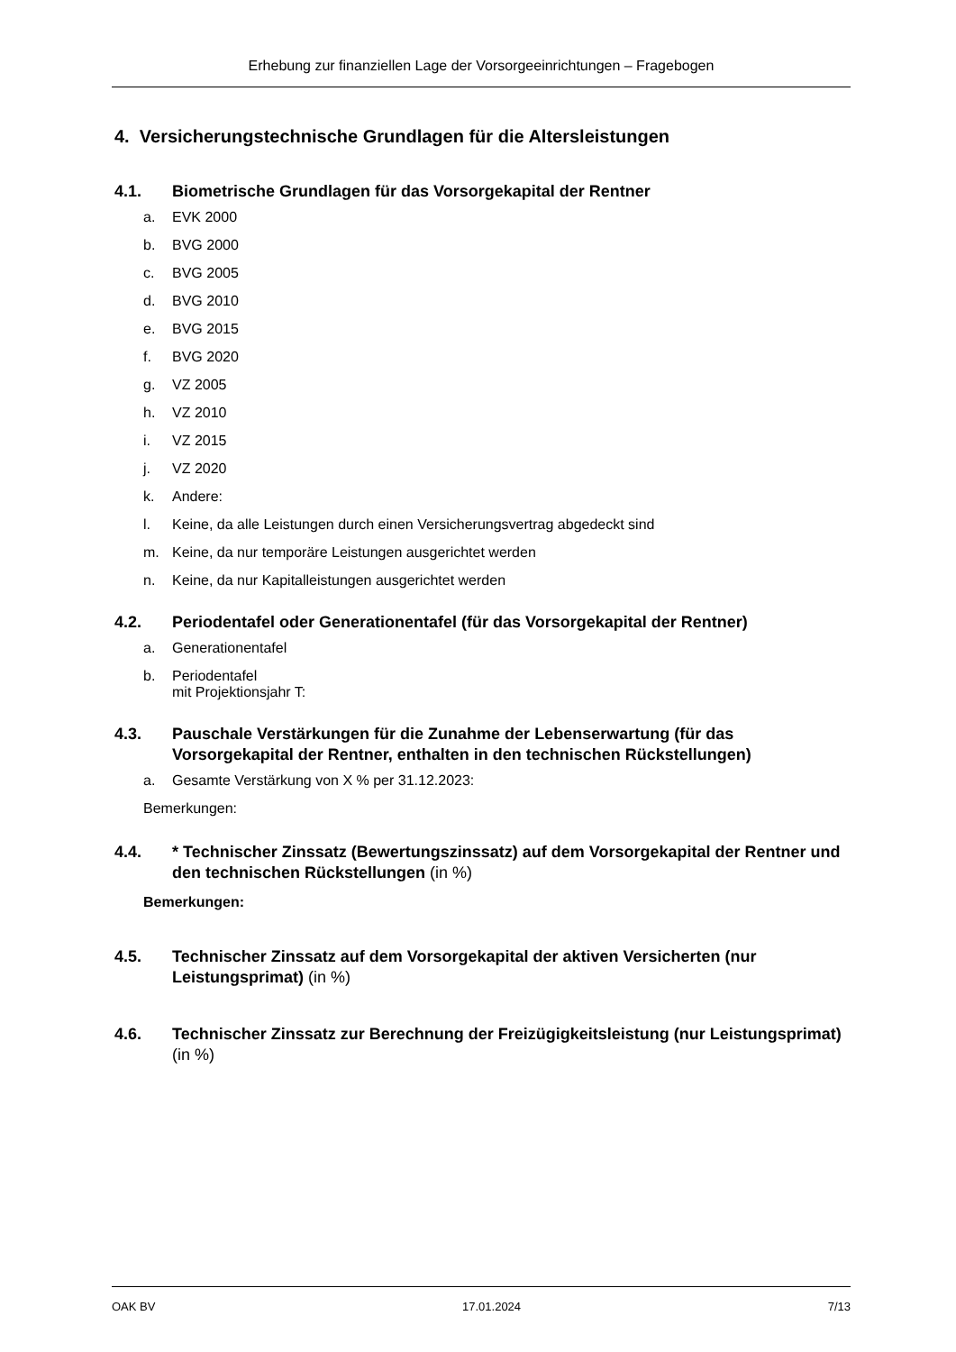Erhebung zur finanziellen Lage der Vorsorgeeinrichtungen – Fragebogen
4. Versicherungstechnische Grundlagen für die Altersleistungen
4.1. Biometrische Grundlagen für das Vorsorgekapital der Rentner
a. EVK 2000
b. BVG 2000
c. BVG 2005
d. BVG 2010
e. BVG 2015
f. BVG 2020
g. VZ 2005
h. VZ 2010
i. VZ 2015
j. VZ 2020
k. Andere:
l. Keine, da alle Leistungen durch einen Versicherungsvertrag abgedeckt sind
m. Keine, da nur temporäre Leistungen ausgerichtet werden
n. Keine, da nur Kapitalleistungen ausgerichtet werden
4.2. Periodentafel oder Generationentafel (für das Vorsorgekapital der Rentner)
a. Generationentafel
b. Periodentafel
mit Projektionsjahr T:
4.3. Pauschale Verstärkungen für die Zunahme der Lebenserwartung (für das Vorsorgekapital der Rentner, enthalten in den technischen Rückstellungen)
a. Gesamte Verstärkung von X % per 31.12.2023:
Bemerkungen:
4.4. * Technischer Zinssatz (Bewertungszinssatz) auf dem Vorsorgekapital der Rentner und den technischen Rückstellungen (in %)
Bemerkungen:
4.5. Technischer Zinssatz auf dem Vorsorgekapital der aktiven Versicherten (nur Leistungsprimat) (in %)
4.6. Technischer Zinssatz zur Berechnung der Freizügigkeitsleistung (nur Leistungsprimat) (in %)
OAK BV 17.01.2024 7/13